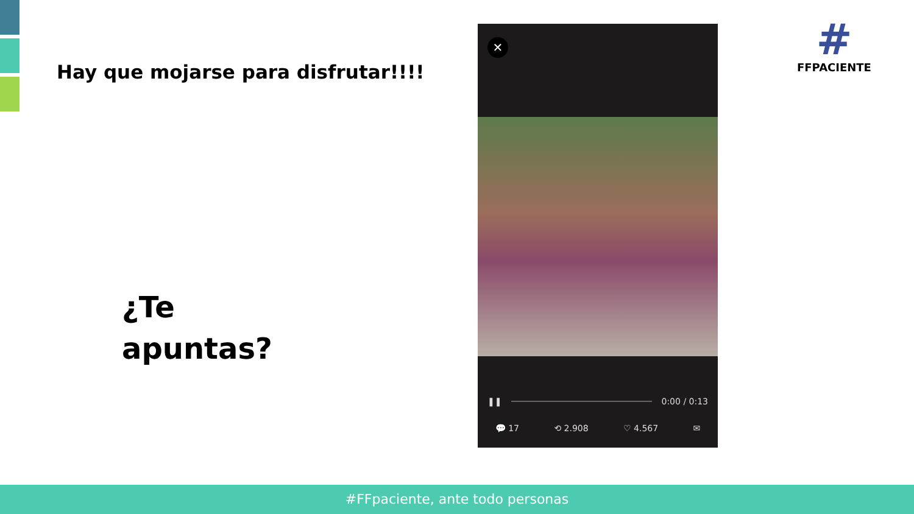Hay que mojarse para disfrutar!!!!
¿Te
apuntas?
✕
❚❚ 0:00 / 0:13
💬 17 ⟲ 2.908 ♡ 4.567 ✉
#
FFPACIENTE
#FFpaciente, ante todo personas